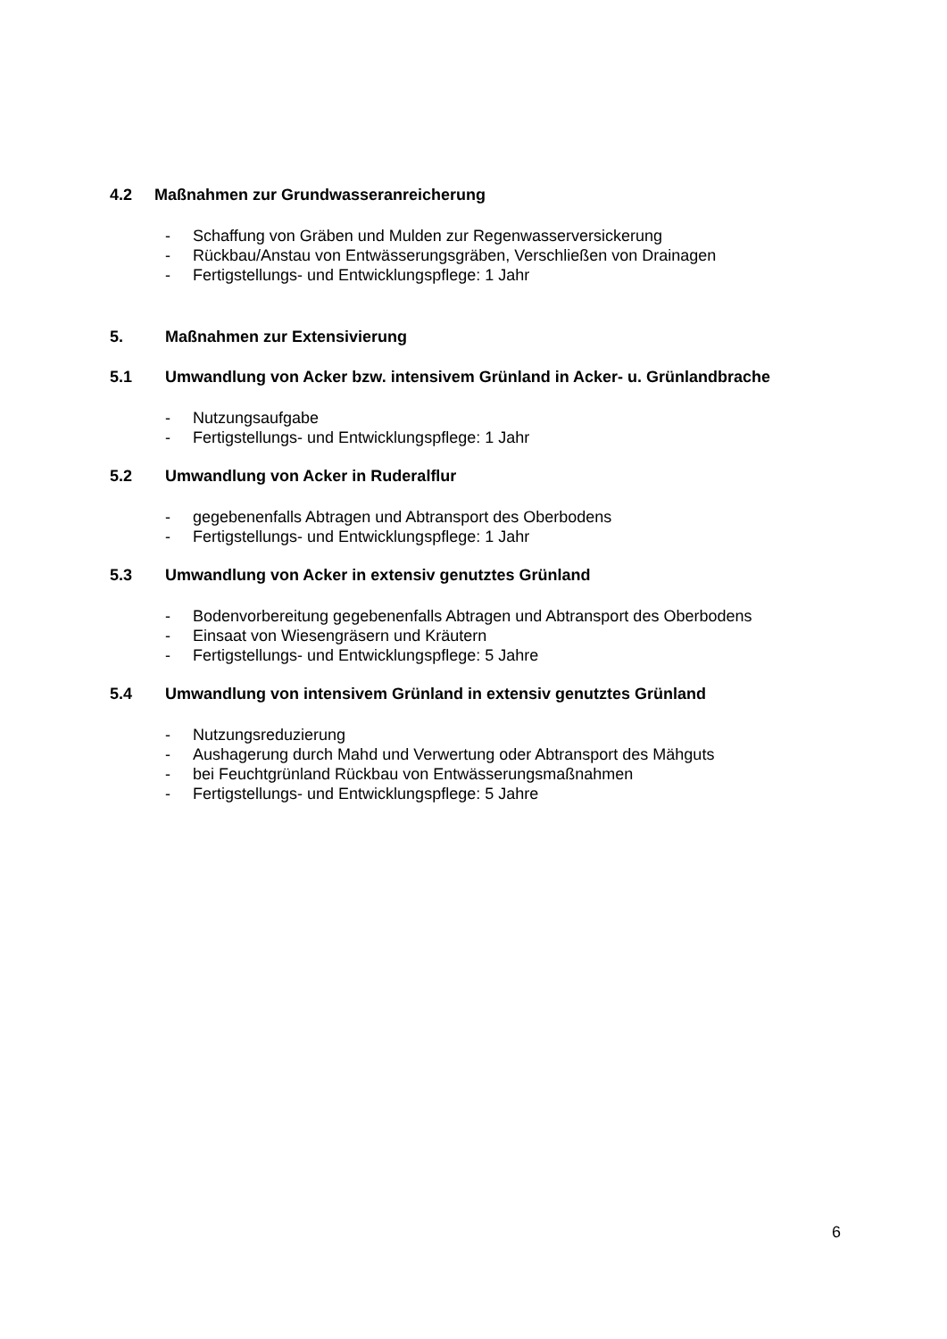4.2 Maßnahmen zur Grundwasseranreicherung
- Schaffung von Gräben und Mulden zur Regenwasserversickerung
- Rückbau/Anstau von Entwässerungsgräben, Verschließen von Drainagen
- Fertigstellungs- und Entwicklungspflege: 1 Jahr
5. Maßnahmen zur Extensivierung
5.1 Umwandlung von Acker bzw. intensivem Grünland in Acker- u. Grünlandbrache
- Nutzungsaufgabe
- Fertigstellungs- und Entwicklungspflege: 1 Jahr
5.2 Umwandlung von Acker in Ruderalflur
- gegebenenfalls Abtragen und Abtransport des Oberbodens
- Fertigstellungs- und Entwicklungspflege: 1 Jahr
5.3 Umwandlung von Acker in extensiv genutztes Grünland
- Bodenvorbereitung gegebenenfalls Abtragen und Abtransport des Oberbodens
- Einsaat von Wiesengräsern und Kräutern
- Fertigstellungs- und Entwicklungspflege: 5 Jahre
5.4 Umwandlung von intensivem Grünland in extensiv genutztes Grünland
- Nutzungsreduzierung
- Aushagerung durch Mahd und Verwertung oder Abtransport des Mähguts
- bei Feuchtgrünland Rückbau von Entwässerungsmaßnahmen
- Fertigstellungs- und Entwicklungspflege: 5 Jahre
6